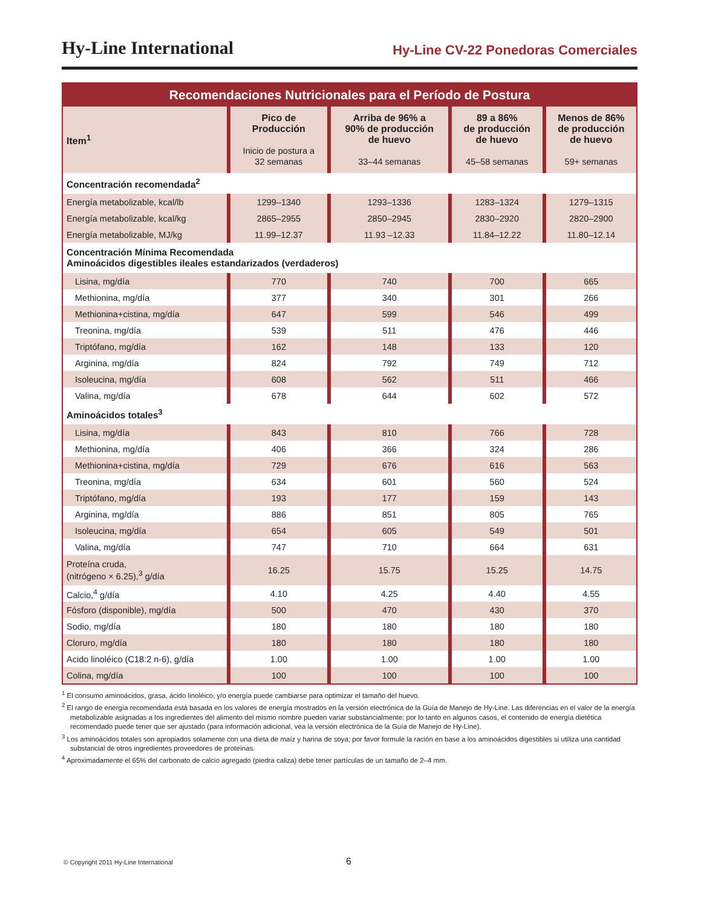Hy-Line International
Hy-Line CV-22 Ponedoras Comerciales
| Recomendaciones Nutricionales para el Período de Postura | | | | |
| Item<sup>1</sup> | Pico de Producción Inicio de postura a 32 semanas | Arriba de 96% a 90% de producción de huevo 33–44 semanas | 89 a 86% de producción de huevo 45–58 semanas | Menos de 86% de producción de huevo 59+ semanas |
| Concentración recomendada<sup>2</sup> | | | | |
| Energía metabolizable, kcal/lb | 1299–1340 | 1293–1336 | 1283–1324 | 1279–1315 |
| Energía metabolizable, kcal/kg | 2865–2955 | 2850–2945 | 2830–2920 | 2820–2900 |
| Energía metabolizable, MJ/kg | 11.99–12.37 | 11.93 –12.33 | 11.84–12.22 | 11.80–12.14 |
| Concentración Mínima Recomendada Aminoácidos digestibles ileales estandarizados (verdaderos) | | | | |
| Lisina, mg/día | 770 | 740 | 700 | 665 |
| Methionina, mg/día | 377 | 340 | 301 | 266 |
| Methionina+cistina, mg/día | 647 | 599 | 546 | 499 |
| Treonina, mg/día | 539 | 511 | 476 | 446 |
| Triptófano, mg/día | 162 | 148 | 133 | 120 |
| Arginina, mg/día | 824 | 792 | 749 | 712 |
| Isoleucina, mg/día | 608 | 562 | 511 | 466 |
| Valina, mg/día | 678 | 644 | 602 | 572 |
| Aminoácidos totales<sup>3</sup> | | | | |
| Lisina, mg/día | 843 | 810 | 766 | 728 |
| Methionina, mg/día | 406 | 366 | 324 | 286 |
| Methionina+cistina, mg/día | 729 | 676 | 616 | 563 |
| Treonina, mg/día | 634 | 601 | 560 | 524 |
| Triptófano, mg/día | 193 | 177 | 159 | 143 |
| Arginina, mg/día | 886 | 851 | 805 | 765 |
| Isoleucina, mg/día | 654 | 605 | 549 | 501 |
| Valina, mg/día | 747 | 710 | 664 | 631 |
| Proteína cruda, (nitrógeno × 6.25),<sup>3</sup> g/día | 16.25 | 15.75 | 15.25 | 14.75 |
| Calcio,<sup>4</sup> g/día | 4.10 | 4.25 | 4.40 | 4.55 |
| Fósforo (disponible), mg/día | 500 | 470 | 430 | 370 |
| Sodio, mg/día | 180 | 180 | 180 | 180 |
| Cloruro, mg/día | 180 | 180 | 180 | 180 |
| Acido linoléico (C18:2 n-6), g/día | 1.00 | 1.00 | 1.00 | 1.00 |
| Colina, mg/día | 100 | 100 | 100 | 100 |
<sup>1</sup> El consumo aminoácidos, grasa, ácido linoléico, y/o energía puede cambiarse para optimizar el tamaño del huevo.
<sup>2</sup> El rango de energía recomendada está basada en los valores de energía mostrados en la versión electrónica de la Guía de Manejo de Hy-Line. Las diferencias en el valor de la energía metabolizable asignadas a los ingredientes del alimento del mismo nombre pueden variar substancialmente; por lo tanto en algunos casos, el contenido de energía dietética recomendado puede tener que ser ajustado (para información adicional, vea la versión electrónica de la Guía de Manejo de Hy-Line).
<sup>3</sup> Los aminoácidos totales son apropiados solamente con una dieta de maíz y harina de soya; por favor formule la ración en base a los aminoácidos digestibles si utiliza una cantidad substancial de otros ingredientes proveedores de proteínas.
<sup>4</sup> Aproximadamente el 65% del carbonato de calcio agregado (piedra caliza) debe tener partículas de un tamaño de 2–4 mm.
© Copyright 2011 Hy-Line International 6